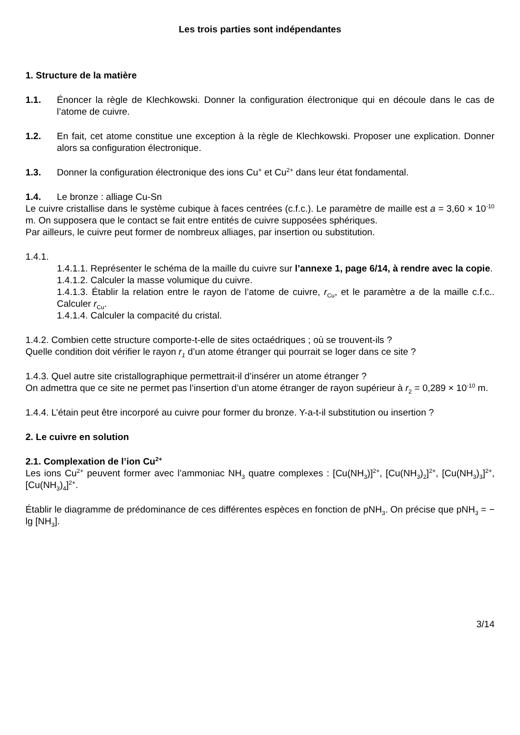Les trois parties sont indépendantes
1. Structure de la matière
1.1. Énoncer la règle de Klechkowski. Donner la configuration électronique qui en découle dans le cas de l’atome de cuivre.
1.2. En fait, cet atome constitue une exception à la règle de Klechkowski. Proposer une explication. Donner alors sa configuration électronique.
1.3. Donner la configuration électronique des ions Cu<sup>+</sup> et Cu<sup>2+</sup> dans leur état fondamental.
1.4. Le bronze : alliage Cu-Sn
Le cuivre cristallise dans le système cubique à faces centrées (c.f.c.). Le paramètre de maille est a = 3,60 × 10<sup>-10</sup> m. On supposera que le contact se fait entre entités de cuivre supposées sphériques.
Par ailleurs, le cuivre peut former de nombreux alliages, par insertion ou substitution.
1.4.1.
1.4.1.1. Représenter le schéma de la maille du cuivre sur l’annexe 1, page 6/14, à rendre avec la copie.
1.4.1.2. Calculer la masse volumique du cuivre.
1.4.1.3. Établir la relation entre le rayon de l’atome de cuivre, r<sub>Cu</sub>, et le paramètre a de la maille c.f.c.. Calculer r<sub>Cu</sub>.
1.4.1.4. Calculer la compacité du cristal.
1.4.2. Combien cette structure comporte-t-elle de sites octaédriques ; où se trouvent-ils ?
Quelle condition doit vérifier le rayon r<sub>1</sub> d’un atome étranger qui pourrait se loger dans ce site ?
1.4.3. Quel autre site cristallographique permettrait-il d’insérer un atome étranger ?
On admettra que ce site ne permet pas l’insertion d’un atome étranger de rayon supérieur à r<sub>2</sub> = 0,289 × 10<sup>-10</sup> m.
1.4.4. L’étain peut être incorporé au cuivre pour former du bronze. Y-a-t-il substitution ou insertion ?
2. Le cuivre en solution
2.1. Complexation de l’ion Cu<sup>2+</sup>
Les ions Cu<sup>2+</sup> peuvent former avec l’ammoniac NH<sub>3</sub> quatre complexes : [Cu(NH<sub>3</sub>)]<sup>2+</sup>, [Cu(NH<sub>3</sub>)<sub>2</sub>]<sup>2+</sup>, [Cu(NH<sub>3</sub>)<sub>3</sub>]<sup>2+</sup>, [Cu(NH<sub>3</sub>)<sub>4</sub>]<sup>2+</sup>.
Établir le diagramme de prédominance de ces différentes espèces en fonction de pNH<sub>3</sub>. On précise que pNH<sub>3</sub> = − lg [NH<sub>3</sub>].
3/14